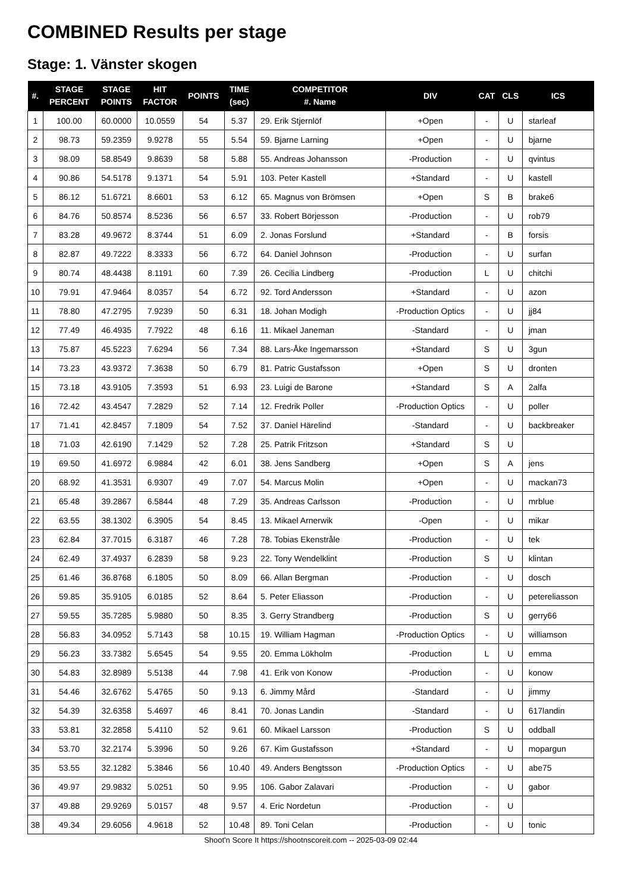COMBINED Results per stage
Stage: 1. Vänster skogen
| #. | STAGE PERCENT | STAGE POINTS | HIT FACTOR | POINTS | TIME (sec) | COMPETITOR #. Name | DIV | CAT | CLS | ICS |
| --- | --- | --- | --- | --- | --- | --- | --- | --- | --- | --- |
| 1 | 100.00 | 60.0000 | 10.0559 | 54 | 5.37 | 29. Erik Stjernlöf | +Open | - | U | starleaf |
| 2 | 98.73 | 59.2359 | 9.9278 | 55 | 5.54 | 59. Bjarne Larning | +Open | - | U | bjarne |
| 3 | 98.09 | 58.8549 | 9.8639 | 58 | 5.88 | 55. Andreas Johansson | -Production | - | U | qvintus |
| 4 | 90.86 | 54.5178 | 9.1371 | 54 | 5.91 | 103. Peter Kastell | +Standard | - | U | kastell |
| 5 | 86.12 | 51.6721 | 8.6601 | 53 | 6.12 | 65. Magnus von Brömsen | +Open | S | B | brake6 |
| 6 | 84.76 | 50.8574 | 8.5236 | 56 | 6.57 | 33. Robert Börjesson | -Production | - | U | rob79 |
| 7 | 83.28 | 49.9672 | 8.3744 | 51 | 6.09 | 2. Jonas Forslund | +Standard | - | B | forsis |
| 8 | 82.87 | 49.7222 | 8.3333 | 56 | 6.72 | 64. Daniel Johnson | -Production | - | U | surfan |
| 9 | 80.74 | 48.4438 | 8.1191 | 60 | 7.39 | 26. Cecilia Lindberg | -Production | L | U | chitchi |
| 10 | 79.91 | 47.9464 | 8.0357 | 54 | 6.72 | 92. Tord Andersson | +Standard | - | U | azon |
| 11 | 78.80 | 47.2795 | 7.9239 | 50 | 6.31 | 18. Johan Modigh | -Production Optics | - | U | jj84 |
| 12 | 77.49 | 46.4935 | 7.7922 | 48 | 6.16 | 11. Mikael Janeman | -Standard | - | U | jman |
| 13 | 75.87 | 45.5223 | 7.6294 | 56 | 7.34 | 88. Lars-Åke Ingemarsson | +Standard | S | U | 3gun |
| 14 | 73.23 | 43.9372 | 7.3638 | 50 | 6.79 | 81. Patric Gustafsson | +Open | S | U | dronten |
| 15 | 73.18 | 43.9105 | 7.3593 | 51 | 6.93 | 23. Luigi de Barone | +Standard | S | A | 2alfa |
| 16 | 72.42 | 43.4547 | 7.2829 | 52 | 7.14 | 12. Fredrik Poller | -Production Optics | - | U | poller |
| 17 | 71.41 | 42.8457 | 7.1809 | 54 | 7.52 | 37. Daniel Härelind | -Standard | - | U | backbreaker |
| 18 | 71.03 | 42.6190 | 7.1429 | 52 | 7.28 | 25. Patrik Fritzson | +Standard | S | U | |
| 19 | 69.50 | 41.6972 | 6.9884 | 42 | 6.01 | 38. Jens Sandberg | +Open | S | A | jens |
| 20 | 68.92 | 41.3531 | 6.9307 | 49 | 7.07 | 54. Marcus Molin | +Open | - | U | mackan73 |
| 21 | 65.48 | 39.2867 | 6.5844 | 48 | 7.29 | 35. Andreas Carlsson | -Production | - | U | mrblue |
| 22 | 63.55 | 38.1302 | 6.3905 | 54 | 8.45 | 13. Mikael Arnerwik | -Open | - | U | mikar |
| 23 | 62.84 | 37.7015 | 6.3187 | 46 | 7.28 | 78. Tobias Ekenstråle | -Production | - | U | tek |
| 24 | 62.49 | 37.4937 | 6.2839 | 58 | 9.23 | 22. Tony Wendelklint | -Production | S | U | klintan |
| 25 | 61.46 | 36.8768 | 6.1805 | 50 | 8.09 | 66. Allan Bergman | -Production | - | U | dosch |
| 26 | 59.85 | 35.9105 | 6.0185 | 52 | 8.64 | 5. Peter Eliasson | -Production | - | U | petereliasson |
| 27 | 59.55 | 35.7285 | 5.9880 | 50 | 8.35 | 3. Gerry Strandberg | -Production | S | U | gerry66 |
| 28 | 56.83 | 34.0952 | 5.7143 | 58 | 10.15 | 19. William Hagman | -Production Optics | - | U | williamson |
| 29 | 56.23 | 33.7382 | 5.6545 | 54 | 9.55 | 20. Emma Lökholm | -Production | L | U | emma |
| 30 | 54.83 | 32.8989 | 5.5138 | 44 | 7.98 | 41. Erik von Konow | -Production | - | U | konow |
| 31 | 54.46 | 32.6762 | 5.4765 | 50 | 9.13 | 6. Jimmy Mård | -Standard | - | U | jimmy |
| 32 | 54.39 | 32.6358 | 5.4697 | 46 | 8.41 | 70. Jonas Landin | -Standard | - | U | 617landin |
| 33 | 53.81 | 32.2858 | 5.4110 | 52 | 9.61 | 60. Mikael Larsson | -Production | S | U | oddball |
| 34 | 53.70 | 32.2174 | 5.3996 | 50 | 9.26 | 67. Kim Gustafsson | +Standard | - | U | mopargun |
| 35 | 53.55 | 32.1282 | 5.3846 | 56 | 10.40 | 49. Anders Bengtsson | -Production Optics | - | U | abe75 |
| 36 | 49.97 | 29.9832 | 5.0251 | 50 | 9.95 | 106. Gabor Zalavari | -Production | - | U | gabor |
| 37 | 49.88 | 29.9269 | 5.0157 | 48 | 9.57 | 4. Eric Nordetun | -Production | - | U | |
| 38 | 49.34 | 29.6056 | 4.9618 | 52 | 10.48 | 89. Toni Celan | -Production | - | U | tonic |
Shoot'n Score It https://shootnscoreit.com -- 2025-03-09 02:44